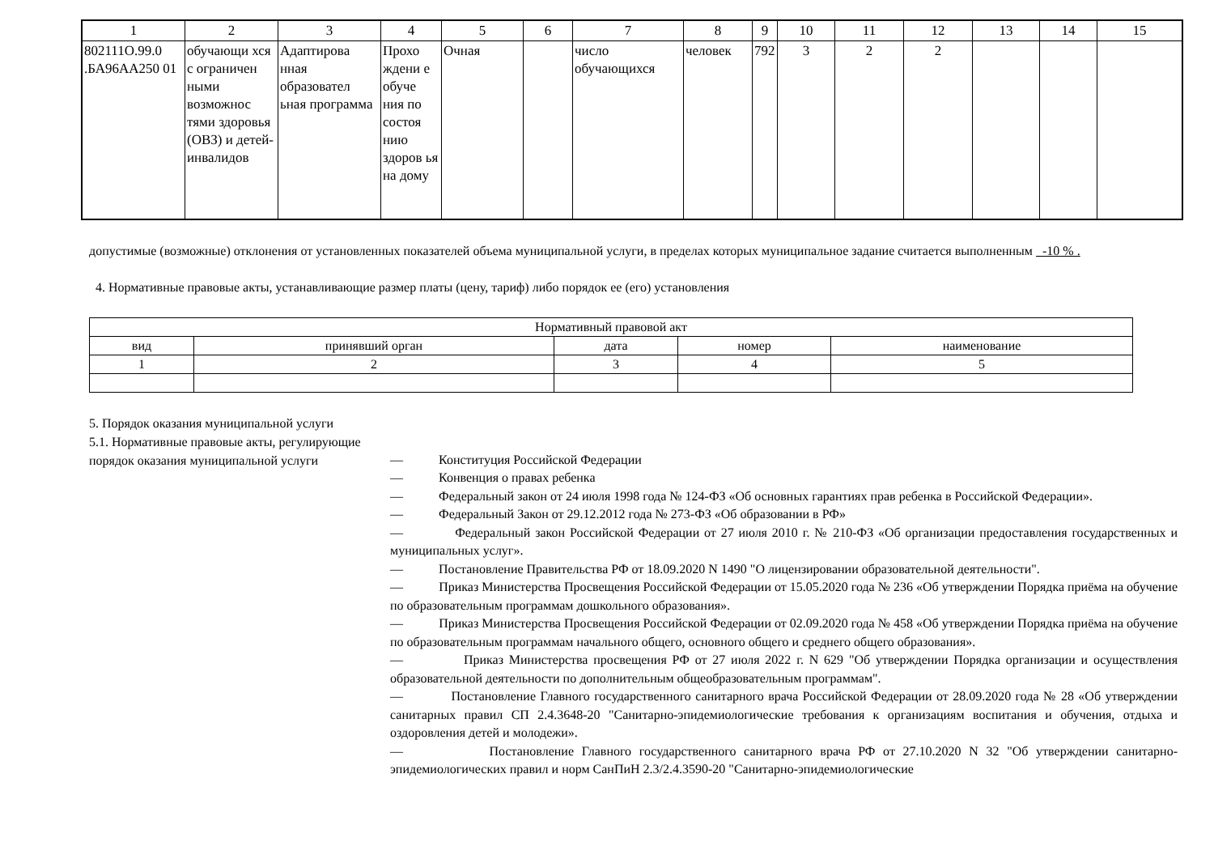| 1 | 2 | 3 | 4 | 5 | 6 | 7 | 8 | 9 | 10 | 11 | 12 | 13 | 14 | 15 |
| --- | --- | --- | --- | --- | --- | --- | --- | --- | --- | --- | --- | --- | --- | --- |
| 802111О.99.0 .БА96АА250 01 | обучающи хся с ограничен ными возможнос тями здоровья (ОВЗ) и детей-инвалидов | Адаптирова нная образовател ьная программа | Прохо ждени е обуче ния по состоя нию здоров ья на дому | Очная | | число обучающихся | человек | 792 | 3 | 2 | 2 | | | |
допустимые (возможные) отклонения от установленных показателей объема муниципальной услуги, в пределах которых муниципальное задание считается выполненным -10 % .
4. Нормативные правовые акты, устанавливающие размер платы (цену, тариф) либо порядок ее (его) установления
| Нормативный правовой акт | | | | |
| вид | принявший орган | дата | номер | наименование |
| 1 | 2 | 3 | 4 | 5 |
5. Порядок оказания муниципальной услуги
5.1. Нормативные правовые акты, регулирующие порядок оказания муниципальной услуги
— Конституция Российской Федерации
— Конвенция о правах ребенка
— Федеральный закон от 24 июля 1998 года № 124-ФЗ «Об основных гарантиях прав ребенка в Российской Федерации».
— Федеральный Закон от 29.12.2012 года № 273-ФЗ «Об образовании в РФ»
— Федеральный закон Российской Федерации от 27 июля 2010 г. № 210-ФЗ «Об организации предоставления государственных и муниципальных услуг».
— Постановление Правительства РФ от 18.09.2020 N 1490 "О лицензировании образовательной деятельности".
— Приказ Министерства Просвещения Российской Федерации от 15.05.2020 года № 236 «Об утверждении Порядка приёма на обучение по образовательным программам дошкольного образования».
— Приказ Министерства Просвещения Российской Федерации от 02.09.2020 года № 458 «Об утверждении Порядка приёма на обучение по образовательным программам начального общего, основного общего и среднего общего образования».
— Приказ Министерства просвещения РФ от 27 июля 2022 г. N 629 "Об утверждении Порядка организации и осуществления образовательной деятельности по дополнительным общеобразовательным программам".
— Постановление Главного государственного санитарного врача Российской Федерации от 28.09.2020 года № 28 «Об утверждении санитарных правил СП 2.4.3648-20 "Санитарно-эпидемиологические требования к организациям воспитания и обучения, отдыха и оздоровления детей и молодежи».
— Постановление Главного государственного санитарного врача РФ от 27.10.2020 N 32 "Об утверждении санитарно-эпидемиологических правил и норм СанПиН 2.3/2.4.3590-20 "Санитарно-эпидемиологические